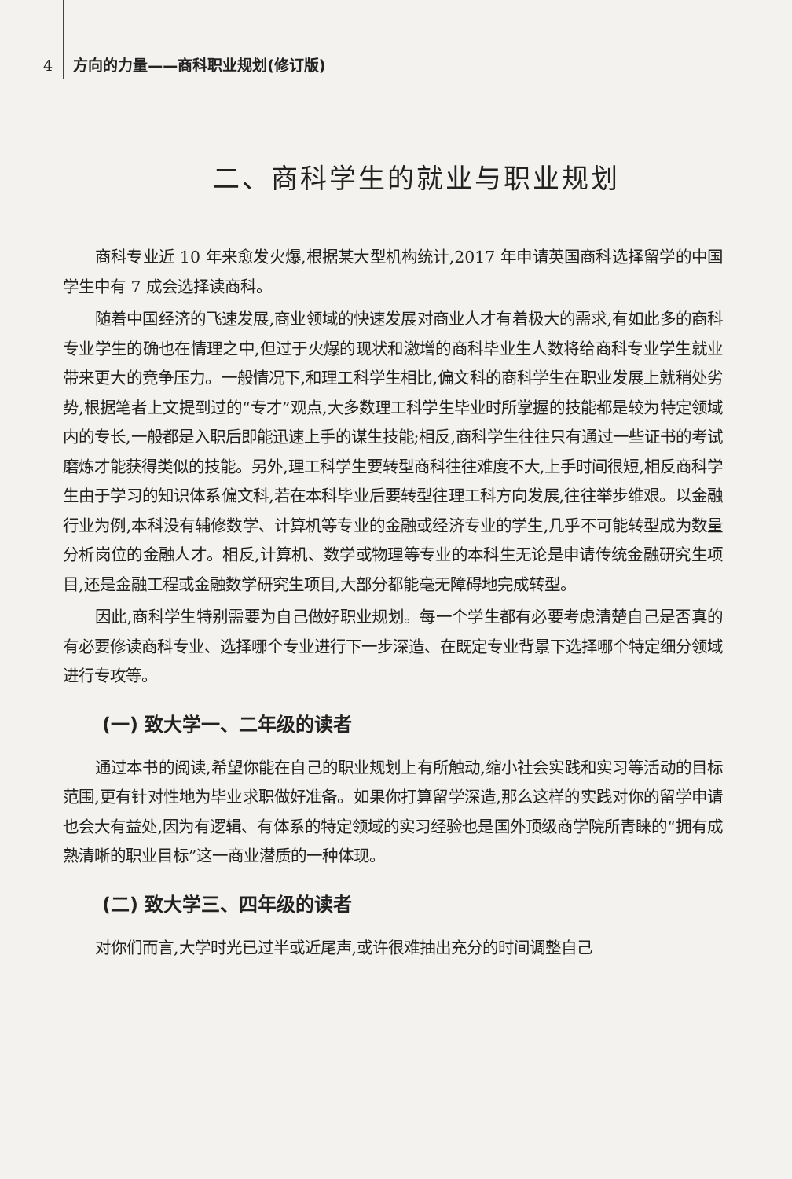4 方向的力量——商科职业规划(修订版)
二、商科学生的就业与职业规划
商科专业近 10 年来愈发火爆,根据某大型机构统计,2017 年申请英国商科选择留学的中国学生中有 7 成会选择读商科。
随着中国经济的飞速发展,商业领域的快速发展对商业人才有着极大的需求,有如此多的商科专业学生的确也在情理之中,但过于火爆的现状和激增的商科毕业生人数将给商科专业学生就业带来更大的竞争压力。一般情况下,和理工科学生相比,偏文科的商科学生在职业发展上就稍处劣势,根据笔者上文提到过的“专才”观点,大多数理工科学生毕业时所掌握的技能都是较为特定领域内的专长,一般都是入职后即能迅速上手的谋生技能;相反,商科学生往往只有通过一些证书的考试磨炼才能获得类似的技能。另外,理工科学生要转型商科往往难度不大,上手时间很短,相反商科学生由于学习的知识体系偏文科,若在本科毕业后要转型往理工科方向发展,往往举步维艰。以金融行业为例,本科没有辅修数学、计算机等专业的金融或经济专业的学生,几乎不可能转型成为数量分析岗位的金融人才。相反,计算机、数学或物理等专业的本科生无论是申请传统金融研究生项目,还是金融工程或金融数学研究生项目,大部分都能毫无障碍地完成转型。
因此,商科学生特别需要为自己做好职业规划。每一个学生都有必要考虑清楚自己是否真的有必要修读商科专业、选择哪个专业进行下一步深造、在既定专业背景下选择哪个特定细分领域进行专攻等。
(一) 致大学一、二年级的读者
通过本书的阅读,希望你能在自己的职业规划上有所触动,缩小社会实践和实习等活动的目标范围,更有针对性地为毕业求职做好准备。如果你打算留学深造,那么这样的实践对你的留学申请也会大有益处,因为有逻辑、有体系的特定领域的实习经验也是国外顶级商学院所青睐的“拥有成熟清晰的职业目标”这一商业潜质的一种体现。
(二) 致大学三、四年级的读者
对你们而言,大学时光已过半或近尾声,或许很难抽出充分的时间调整自己